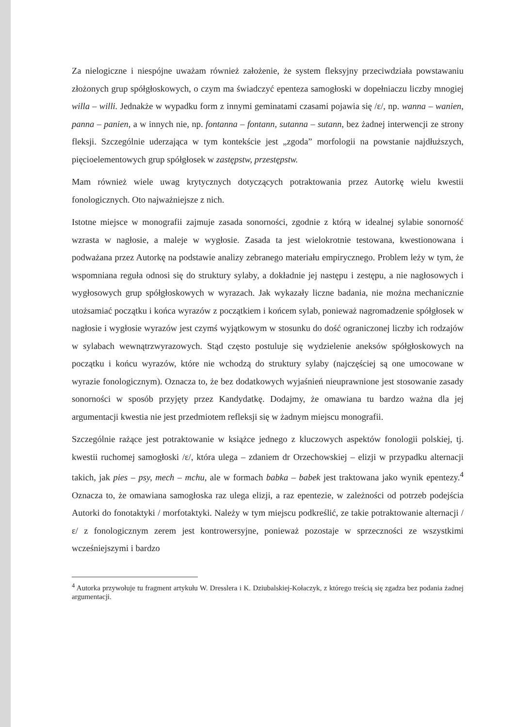Za nielogiczne i niespójne uważam również założenie, że system fleksyjny przeciwdziała powstawaniu złożonych grup spółgłoskowych, o czym ma świadczyć epenteza samogłoski w dopełniaczu liczby mnogiej willa – willi. Jednakże w wypadku form z innymi geminatami czasami pojawia się /ɛ/, np. wanna – wanien, panna – panien, a w innych nie, np. fontanna – fontann, sutanna – sutann, bez żadnej interwencji ze strony fleksji. Szczególnie uderzająca w tym kontekście jest „zgoda” morfologii na powstanie najdłuższych, pięcioelementowych grup spółgłosek w zastępstw, przestępstw.
Mam również wiele uwag krytycznych dotyczących potraktowania przez Autorkę wielu kwestii fonologicznych. Oto najważniejsze z nich.
Istotne miejsce w monografii zajmuje zasada sonorności, zgodnie z którą w idealnej sylabie sonorność wzrasta w nagłosie, a maleje w wygłosie. Zasada ta jest wielokrotnie testowana, kwestionowana i podważana przez Autorkę na podstawie analizy zebranego materiału empirycznego. Problem leży w tym, że wspomniana reguła odnosi się do struktury sylaby, a dokładnie jej następu i zestępu, a nie nagłosowych i wygłosowych grup spółgłoskowych w wyrazach. Jak wykazały liczne badania, nie można mechanicznie utożsamiać początku i końca wyrazów z początkiem i końcem sylab, ponieważ nagromadzenie spółgłosek w nagłosie i wygłosie wyrazów jest czymś wyjątkowym w stosunku do dość ograniczonej liczby ich rodzajów w sylabach wewnątrzwyrazowych. Stąd często postuluje się wydzielenie aneksów spółgłoskowych na początku i końcu wyrazów, które nie wchodzą do struktury sylaby (najczęściej są one umocowane w wyrazie fonologicznym). Oznacza to, że bez dodatkowych wyjaśnień nieuprawnione jest stosowanie zasady sonorności w sposób przyjęty przez Kandydatkę. Dodajmy, że omawiana tu bardzo ważna dla jej argumentacji kwestia nie jest przedmiotem refleksji się w żadnym miejscu monografii.
Szczególnie rażące jest potraktowanie w książce jednego z kluczowych aspektów fonologii polskiej, tj. kwestii ruchomej samogłoski /ɛ/, która ulega – zdaniem dr Orzechowskiej – elizji w przypadku alternacji takich, jak pies – psy, mech – mchu, ale w formach babka – babek jest traktowana jako wynik epentezy.<sup>4</sup> Oznacza to, że omawiana samogłoska raz ulega elizji, a raz epentezie, w zależności od potrzeb podejścia Autorki do fonotaktyki / morfotaktyki. Należy w tym miejscu podkreślić, ze takie potraktowanie alternacji /ɛ/ z fonologicznym zerem jest kontrowersyjne, ponieważ pozostaje w sprzeczności ze wszystkimi wcześniejszymi i bardzo
<sup>4</sup> Autorka przywołuje tu fragment artykułu W. Dresslera i K. Dziubalskiej-Kołaczyk, z którego treścią się zgadza bez podania żadnej argumentacji.